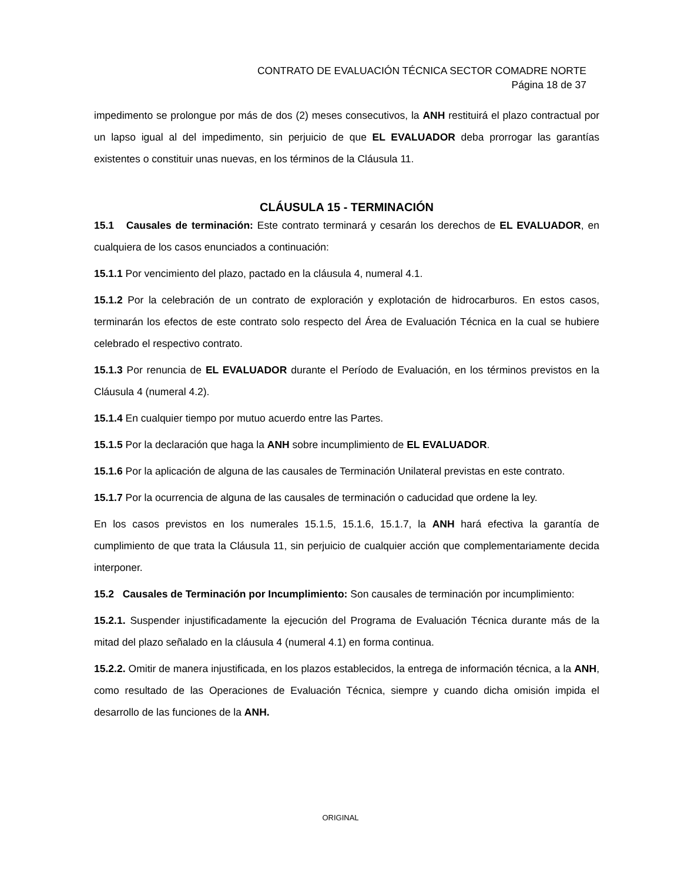CONTRATO DE EVALUACIÓN TÉCNICA SECTOR COMADRE NORTE
Página 18 de 37
impedimento se prolongue por más de dos (2) meses consecutivos, la ANH restituirá el plazo contractual por un lapso igual al del impedimento, sin perjuicio de que EL EVALUADOR deba prorrogar las garantías existentes o constituir unas nuevas, en los términos de la Cláusula 11.
CLÁUSULA 15 - TERMINACIÓN
15.1 Causales de terminación: Este contrato terminará y cesarán los derechos de EL EVALUADOR, en cualquiera de los casos enunciados a continuación:
15.1.1 Por vencimiento del plazo, pactado en la cláusula 4, numeral 4.1.
15.1.2 Por la celebración de un contrato de exploración y explotación de hidrocarburos. En estos casos, terminarán los efectos de este contrato solo respecto del Área de Evaluación Técnica en la cual se hubiere celebrado el respectivo contrato.
15.1.3 Por renuncia de EL EVALUADOR durante el Período de Evaluación, en los términos previstos en la Cláusula 4 (numeral 4.2).
15.1.4 En cualquier tiempo por mutuo acuerdo entre las Partes.
15.1.5 Por la declaración que haga la ANH sobre incumplimiento de EL EVALUADOR.
15.1.6 Por la aplicación de alguna de las causales de Terminación Unilateral previstas en este contrato.
15.1.7 Por la ocurrencia de alguna de las causales de terminación o caducidad que ordene la ley.
En los casos previstos en los numerales 15.1.5, 15.1.6, 15.1.7, la ANH hará efectiva la garantía de cumplimiento de que trata la Cláusula 11, sin perjuicio de cualquier acción que complementariamente decida interponer.
15.2 Causales de Terminación por Incumplimiento: Son causales de terminación por incumplimiento:
15.2.1. Suspender injustificadamente la ejecución del Programa de Evaluación Técnica durante más de la mitad del plazo señalado en la cláusula 4 (numeral 4.1) en forma continua.
15.2.2. Omitir de manera injustificada, en los plazos establecidos, la entrega de información técnica, a la ANH, como resultado de las Operaciones de Evaluación Técnica, siempre y cuando dicha omisión impida el desarrollo de las funciones de la ANH.
ORIGINAL